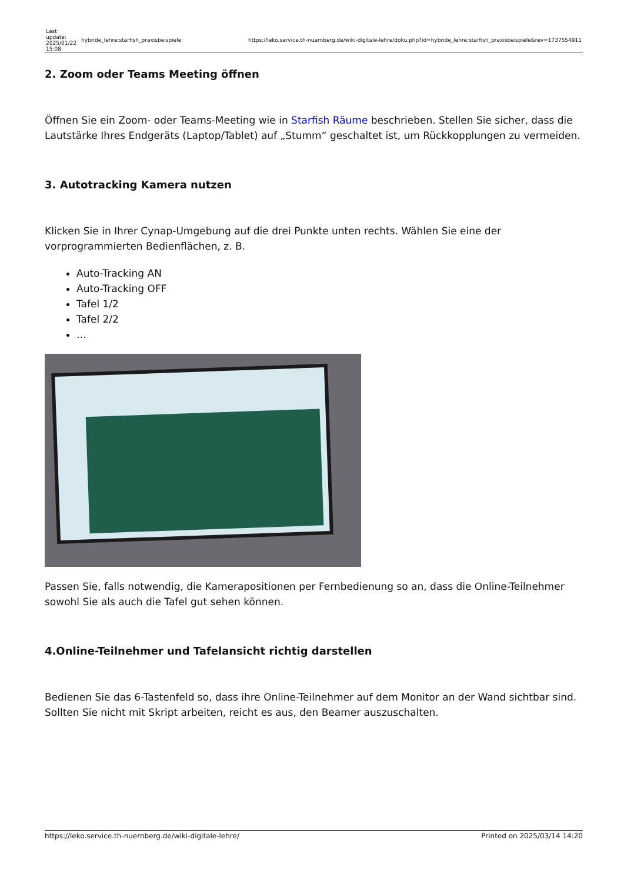| Last update: 2025/01/22 15:08 | hybride_lehre:starfish_praxisbeispiele | https://leko.service.th-nuernberg.de/wiki-digitale-lehre/doku.php?id=hybride_lehre:starfish_praxisbeispiele&rev=1737554911 |
2. Zoom oder Teams Meeting öffnen
Öffnen Sie ein Zoom- oder Teams-Meeting wie in Starfish Räume beschrieben. Stellen Sie sicher, dass die Lautstärke Ihres Endgeräts (Laptop/Tablet) auf „Stumm“ geschaltet ist, um Rückkopplungen zu vermeiden.
3. Autotracking Kamera nutzen
Klicken Sie in Ihrer Cynap-Umgebung auf die drei Punkte unten rechts. Wählen Sie eine der vorprogrammierten Bedienflächen, z. B.
Auto-Tracking AN
Auto-Tracking OFF
Tafel 1/2
Tafel 2/2
…
Passen Sie, falls notwendig, die Kamerapositionen per Fernbedienung so an, dass die Online-Teilnehmer sowohl Sie als auch die Tafel gut sehen können.
4.Online-Teilnehmer und Tafelansicht richtig darstellen
Bedienen Sie das 6-Tastenfeld so, dass ihre Online-Teilnehmer auf dem Monitor an der Wand sichtbar sind. Sollten Sie nicht mit Skript arbeiten, reicht es aus, den Beamer auszuschalten.
https://leko.service.th-nuernberg.de/wiki-digitale-lehre/ Printed on 2025/03/14 14:20